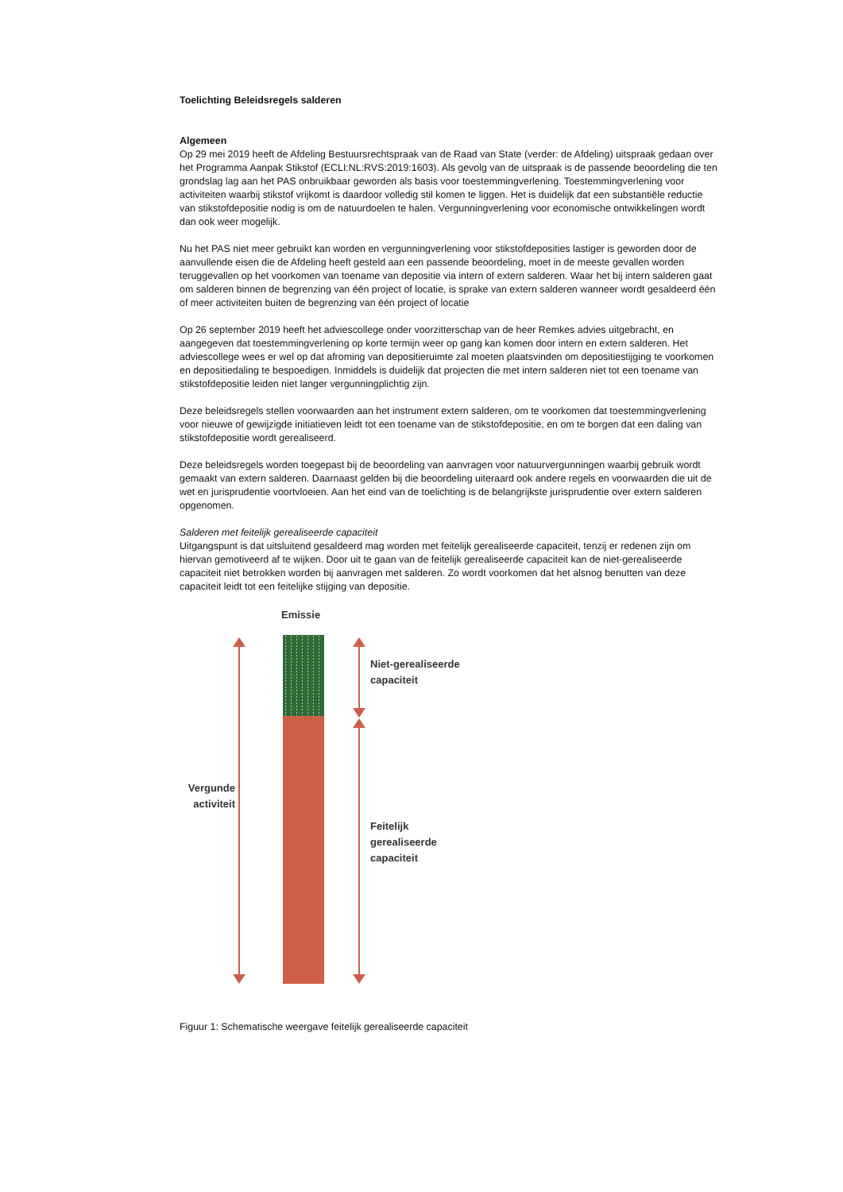Toelichting Beleidsregels salderen
Algemeen
Op 29 mei 2019 heeft de Afdeling Bestuursrechtspraak van de Raad van State (verder: de Afdeling) uitspraak gedaan over het Programma Aanpak Stikstof (ECLI:NL:RVS:2019:1603). Als gevolg van de uitspraak is de passende beoordeling die ten grondslag lag aan het PAS onbruikbaar geworden als basis voor toestemmingverlening. Toestemmingverlening voor activiteiten waarbij stikstof vrijkomt is daardoor volledig stil komen te liggen. Het is duidelijk dat een substantiële reductie van stikstofdepositie nodig is om de natuurdoelen te halen. Vergunningverlening voor economische ontwikkelingen wordt dan ook weer mogelijk.
Nu het PAS niet meer gebruikt kan worden en vergunningverlening voor stikstofdeposities lastiger is geworden door de aanvullende eisen die de Afdeling heeft gesteld aan een passende beoordeling, moet in de meeste gevallen worden teruggevallen op het voorkomen van toename van depositie via intern of extern salderen. Waar het bij intern salderen gaat om salderen binnen de begrenzing van één project of locatie, is sprake van extern salderen wanneer wordt gesaldeerd één of meer activiteiten buiten de begrenzing van één project of locatie
Op 26 september 2019 heeft het adviescollege onder voorzitterschap van de heer Remkes advies uitgebracht, en aangegeven dat toestemmingverlening op korte termijn weer op gang kan komen door intern en extern salderen. Het adviescollege wees er wel op dat afroming van depositieruimte zal moeten plaatsvinden om depositiestijging te voorkomen en depositiedaling te bespoedigen. Inmiddels is duidelijk dat projecten die met intern salderen niet tot een toename van stikstofdepositie leiden niet langer vergunningplichtig zijn.
Deze beleidsregels stellen voorwaarden aan het instrument extern salderen, om te voorkomen dat toestemmingverlening voor nieuwe of gewijzigde initiatieven leidt tot een toename van de stikstofdepositie, en om te borgen dat een daling van stikstofdepositie wordt gerealiseerd.
Deze beleidsregels worden toegepast bij de beoordeling van aanvragen voor natuurvergunningen waarbij gebruik wordt gemaakt van extern salderen. Daarnaast gelden bij die beoordeling uiteraard ook andere regels en voorwaarden die uit de wet en jurisprudentie voortvloeien. Aan het eind van de toelichting is de belangrijkste jurisprudentie over extern salderen opgenomen.
Salderen met feitelijk gerealiseerde capaciteit
Uitgangspunt is dat uitsluitend gesaldeerd mag worden met feitelijk gerealiseerde capaciteit, tenzij er redenen zijn om hiervan gemotiveerd af te wijken. Door uit te gaan van de feitelijk gerealiseerde capaciteit kan de niet-gerealiseerde capaciteit niet betrokken worden bij aanvragen met salderen. Zo wordt voorkomen dat het alsnog benutten van deze capaciteit leidt tot een feitelijke stijging van depositie.
Emissie
Vergunde activiteit
Niet-gerealiseerde
capaciteit
Feitelijk
gerealiseerde
capaciteit
Figuur 1: Schematische weergave feitelijk gerealiseerde capaciteit